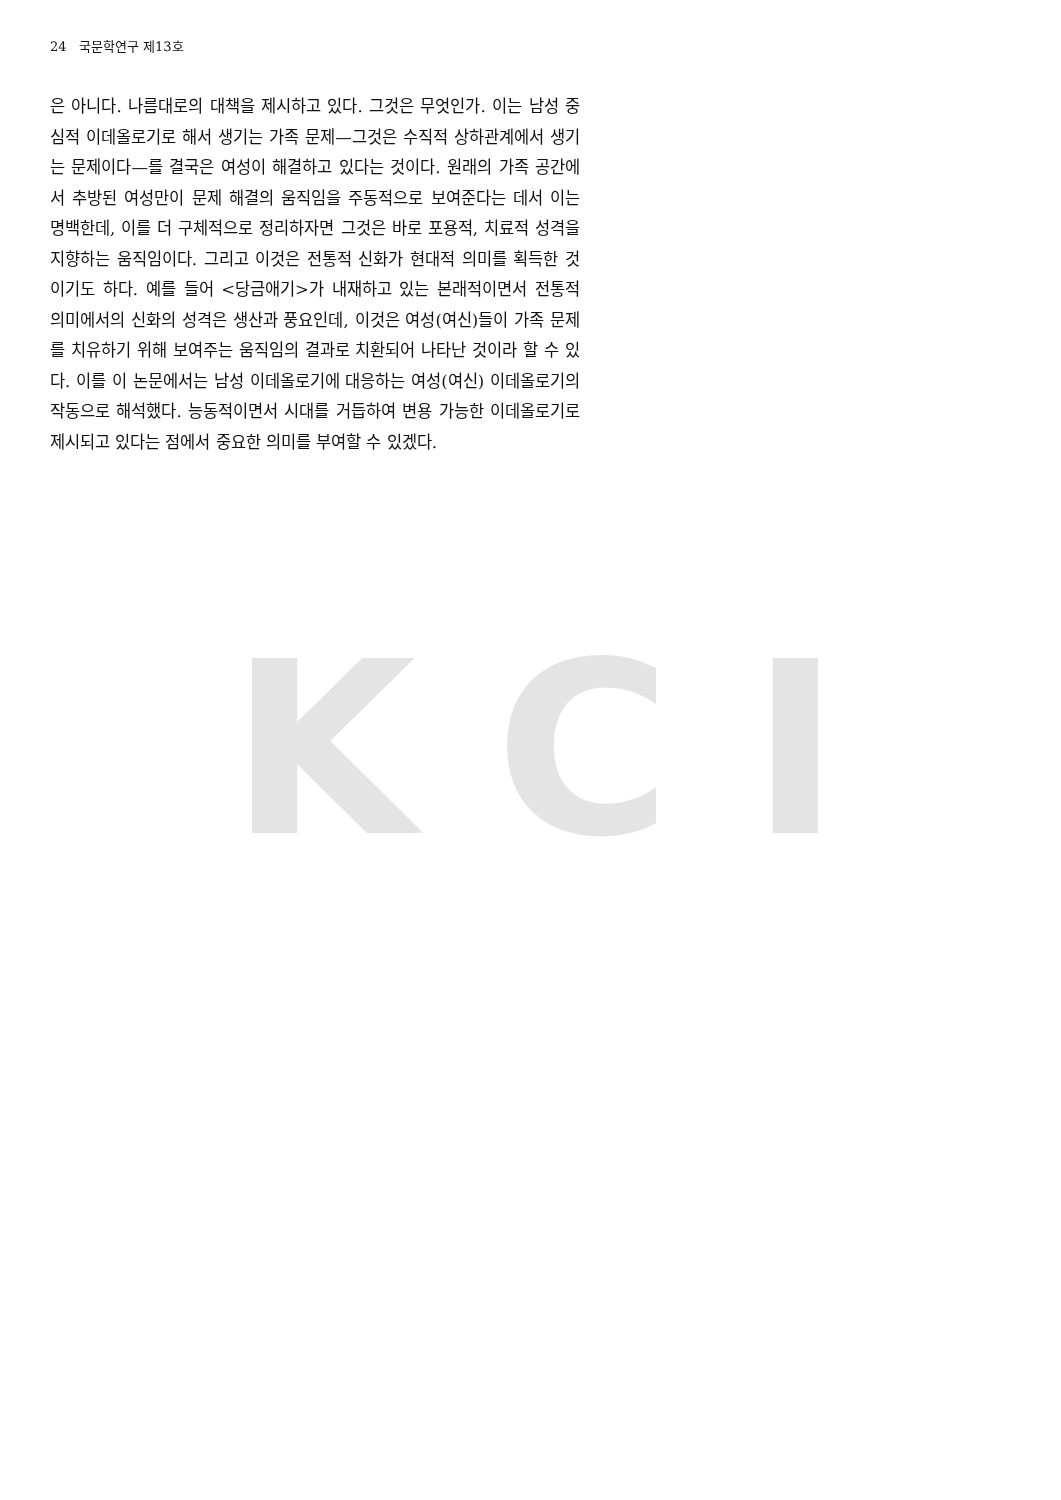24 국문학연구 제13호
은 아니다. 나름대로의 대책을 제시하고 있다. 그것은 무엇인가. 이는 남성 중심적 이데올로기로 해서 생기는 가족 문제—그것은 수직적 상하관계에서 생기는 문제이다—를 결국은 여성이 해결하고 있다는 것이다. 원래의 가족 공간에서 추방된 여성만이 문제 해결의 움직임을 주동적으로 보여준다는 데서 이는 명백한데, 이를 더 구체적으로 정리하자면 그것은 바로 포용적, 치료적 성격을 지향하는 움직임이다. 그리고 이것은 전통적 신화가 현대적 의미를 획득한 것이기도 하다. 예를 들어 <당금애기>가 내재하고 있는 본래적이면서 전통적 의미에서의 신화의 성격은 생산과 풍요인데, 이것은 여성(여신)들이 가족 문제를 치유하기 위해 보여주는 움직임의 결과로 치환되어 나타난 것이라 할 수 있다. 이를 이 논문에서는 남성 이데올로기에 대응하는 여성(여신) 이데올로기의 작동으로 해석했다. 능동적이면서 시대를 거듭하여 변용 가능한 이데올로기로 제시되고 있다는 점에서 중요한 의미를 부여할 수 있겠다.
K C I